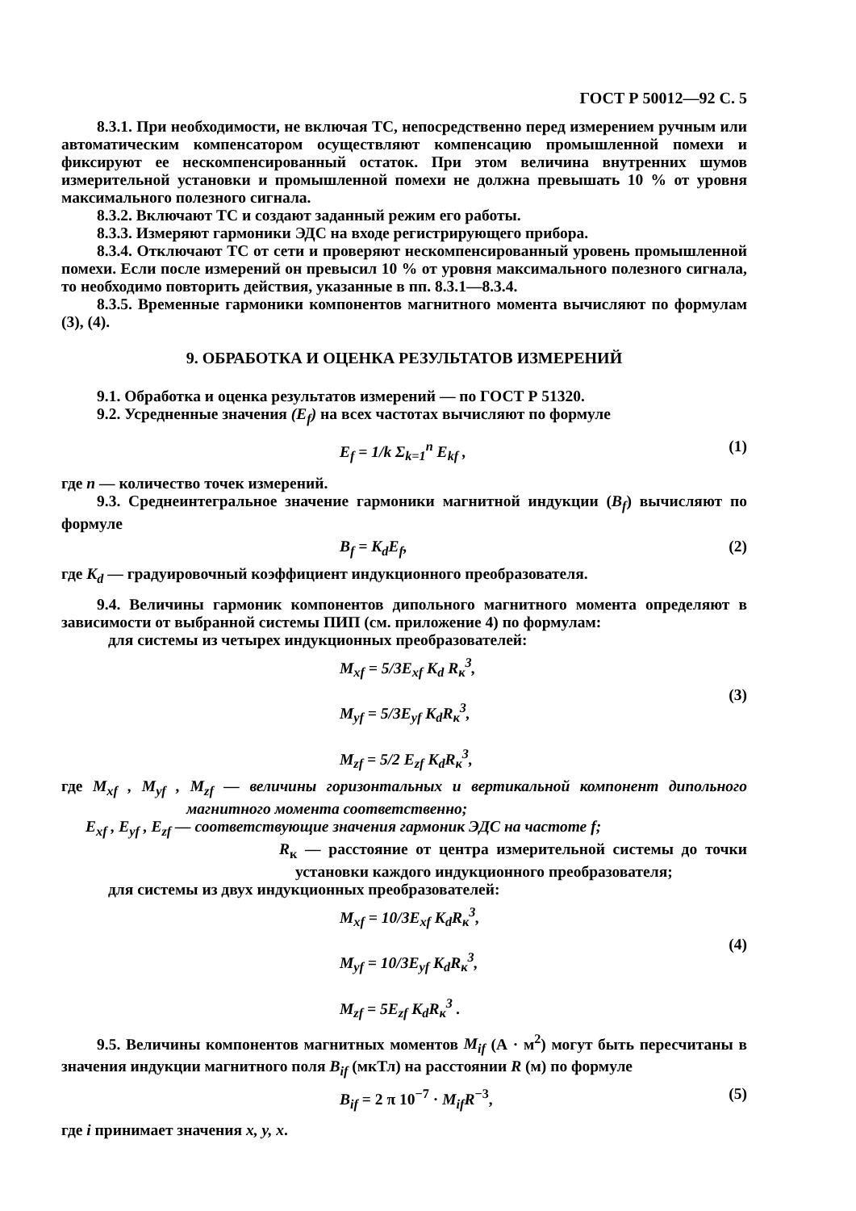ГОСТ Р 50012—92 С. 5
8.3.1. При необходимости, не включая ТС, непосредственно перед измерением ручным или автоматическим компенсатором осуществляют компенсацию промышленной помехи и фиксируют ее нескомпенсированный остаток. При этом величина внутренних шумов измерительной установки и промышленной помехи не должна превышать 10 % от уровня максимального полезного сигнала.
8.3.2. Включают ТС и создают заданный режим его работы.
8.3.3. Измеряют гармоники ЭДС на входе регистрирующего прибора.
8.3.4. Отключают ТС от сети и проверяют нескомпенсированный уровень промышленной помехи. Если после измерений он превысил 10 % от уровня максимального полезного сигнала, то необходимо повторить действия, указанные в пп. 8.3.1—8.3.4.
8.3.5. Временные гармоники компонентов магнитного момента вычисляют по формулам (3), (4).
9. ОБРАБОТКА И ОЦЕНКА РЕЗУЛЬТАТОВ ИЗМЕРЕНИЙ
9.1. Обработка и оценка результатов измерений — по ГОСТ Р 51320.
9.2. Усредненные значения (E<sub>f</sub>) на всех частотах вычисляют по формуле
E<sub>f</sub> = 1/k Σ<sub>k=1</sub><sup>n</sup> E<sub>kf</sub> , (1)
где n — количество точек измерений.
9.3. Среднеинтегральное значение гармоники магнитной индукции (B<sub>f</sub>) вычисляют по формуле
B<sub>f</sub> = K<sub>d</sub>E<sub>f</sub>, (2)
где K<sub>d</sub> — градуировочный коэффициент индукционного преобразователя.
9.4. Величины гармоник компонентов дипольного магнитного момента определяют в зависимости от выбранной системы ПИП (см. приложение 4) по формулам:
для системы из четырех индукционных преобразователей:
M<sub>xf</sub> = 5/3E<sub>xf</sub> K<sub>d</sub> R<sub>к</sub><sup>3</sup>,
M<sub>yf</sub> = 5/3E<sub>yf</sub> K<sub>d</sub>R<sub>к</sub><sup>3</sup>,
M<sub>zf</sub> = 5/2 E<sub>zf</sub> K<sub>d</sub>R<sub>к</sub><sup>3</sup>,
(3)
где M<sub>xf</sub> , M<sub>yf</sub> , M<sub>zf</sub> — величины горизонтальных и вертикальной компонент дипольного магнитного момента соответственно;
E<sub>xf</sub> , E<sub>yf</sub> , E<sub>zf</sub> — соответствующие значения гармоник ЭДС на частоте f;
R<sub>к</sub> — расстояние от центра измерительной системы до точки установки каждого индукционного преобразователя;
для системы из двух индукционных преобразователей:
M<sub>xf</sub> = 10/3E<sub>xf</sub> K<sub>d</sub>R<sub>к</sub><sup>3</sup>,
M<sub>yf</sub> = 10/3E<sub>yf</sub> K<sub>d</sub>R<sub>к</sub><sup>3</sup>,
M<sub>zf</sub> = 5E<sub>zf</sub> K<sub>d</sub>R<sub>к</sub><sup>3</sup> .
(4)
9.5. Величины компонентов магнитных моментов M<sub>if</sub> (А · м<sup>2</sup>) могут быть пересчитаны в значения индукции магнитного поля B<sub>if</sub> (мкТл) на расстоянии R (м) по формуле
B<sub>if</sub> = 2 π 10<sup>−7</sup> · M<sub>if</sub>R<sup>−3</sup>, (5)
где i принимает значения x, y, x.